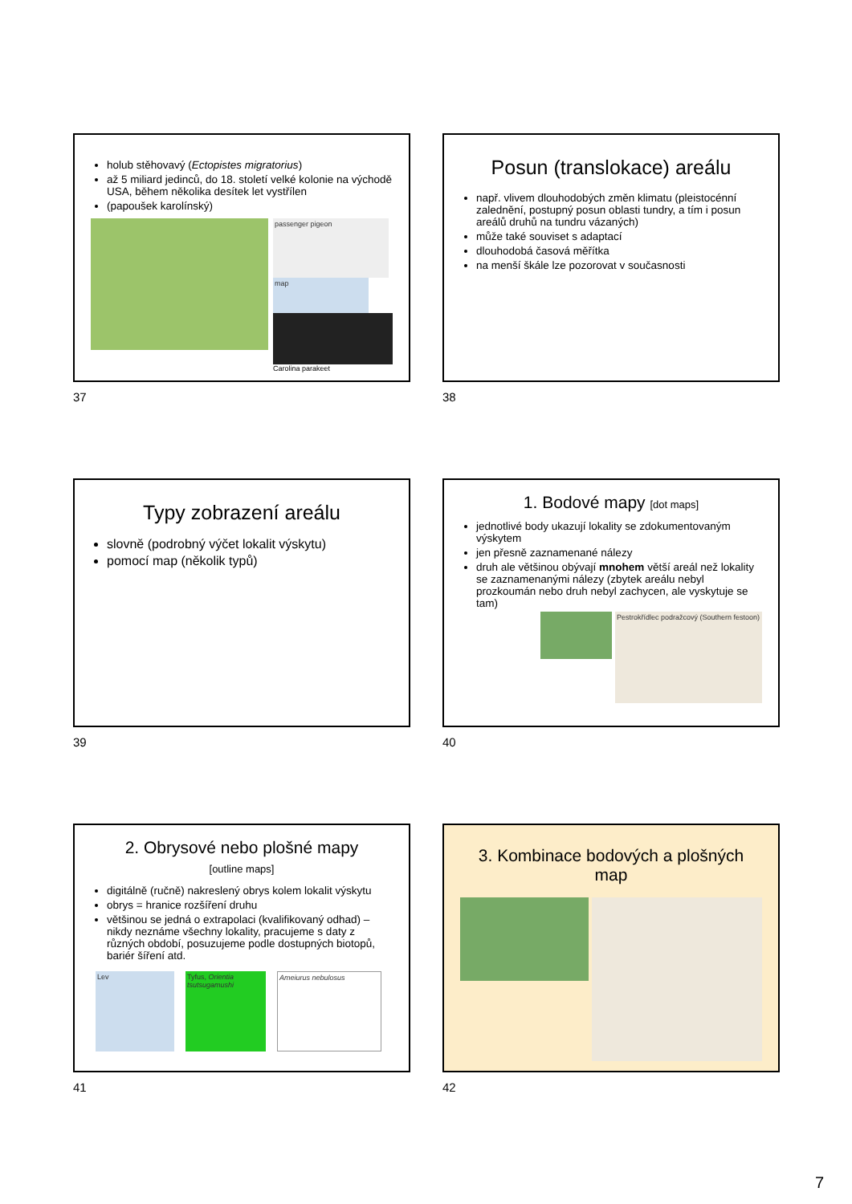holub stěhovavý (Ectopistes migratorius)
až 5 miliard jedinců, do 18. století velké kolonie na východě USA, během několika desítek let vystřílen
(papoušek karolínský)
passenger pigeon
map
Carolina parakeet
37
Posun (translokace) areálu
např. vlivem dlouhodobých změn klimatu (pleistocénní zalednění, postupný posun oblasti tundry, a tím i posun areálů druhů na tundru vázaných)
může také souviset s adaptací
dlouhodobá časová měřítka
na menší škále lze pozorovat v současnosti
38
Typy zobrazení areálu
slovně (podrobný výčet lokalit výskytu)
pomocí map (několik typů)
39
1. Bodové mapy [dot maps]
jednotlivé body ukazují lokality se zdokumentovaným výskytem
jen přesně zaznamenané nálezy
druh ale většinou obývají mnohem větší areál než lokality se zaznamenanými nálezy (zbytek areálu nebyl prozkoumán nebo druh nebyl zachycen, ale vyskytuje se tam)
Pestrokřídlec podražcový (Southern festoon)
40
2. Obrysové nebo plošné mapy
[outline maps]
digitálně (ručně) nakreslený obrys kolem lokalit výskytu
obrys = hranice rozšíření druhu
většinou se jedná o extrapolaci (kvalifikovaný odhad) – nikdy neznáme všechny lokality, pracujeme s daty z různých období, posuzujeme podle dostupných biotopů, bariér šíření atd.
Lev Tyfus, Orientia tsutsugamushi
Ameiurus nebulosus
41
3. Kombinace bodových a plošných map
42
7